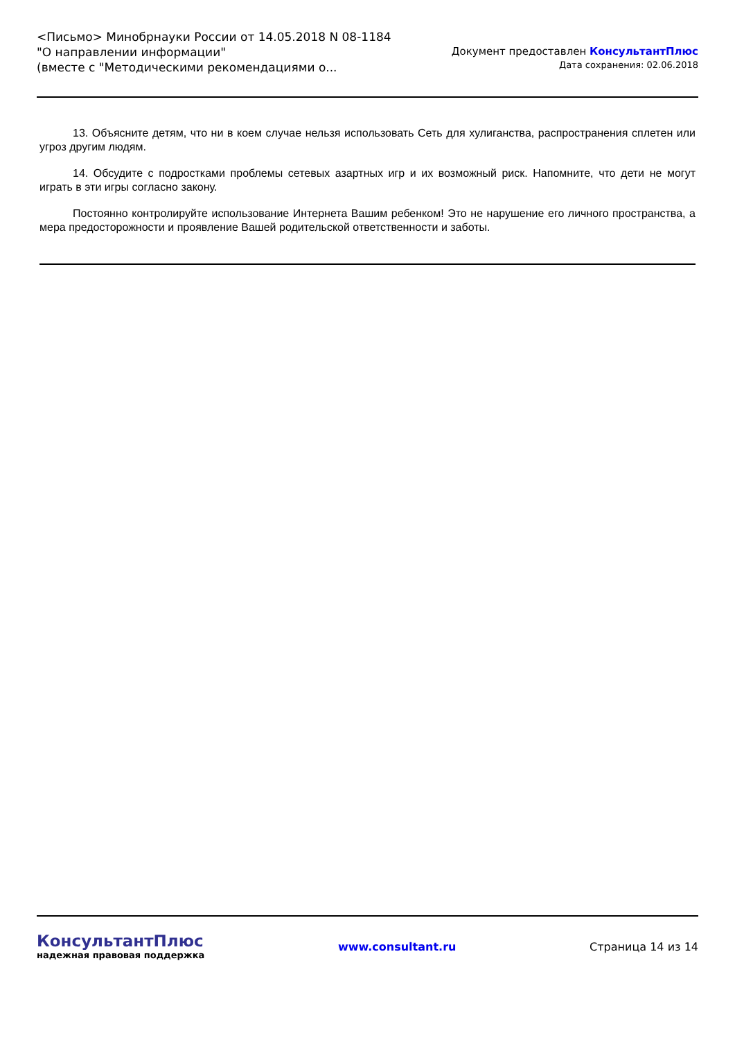<Письмо> Минобрнауки России от 14.05.2018 N 08-1184
"О направлении информации"
(вместе с "Методическими рекомендациями о...
Документ предоставлен КонсультантПлюс
Дата сохранения: 02.06.2018
13. Объясните детям, что ни в коем случае нельзя использовать Сеть для хулиганства, распространения сплетен или угроз другим людям.
14. Обсудите с подростками проблемы сетевых азартных игр и их возможный риск. Напомните, что дети не могут играть в эти игры согласно закону.
Постоянно контролируйте использование Интернета Вашим ребенком! Это не нарушение его личного пространства, а мера предосторожности и проявление Вашей родительской ответственности и заботы.
КонсультантПлюс
надежная правовая поддержка
www.consultant.ru Страница 14 из 14